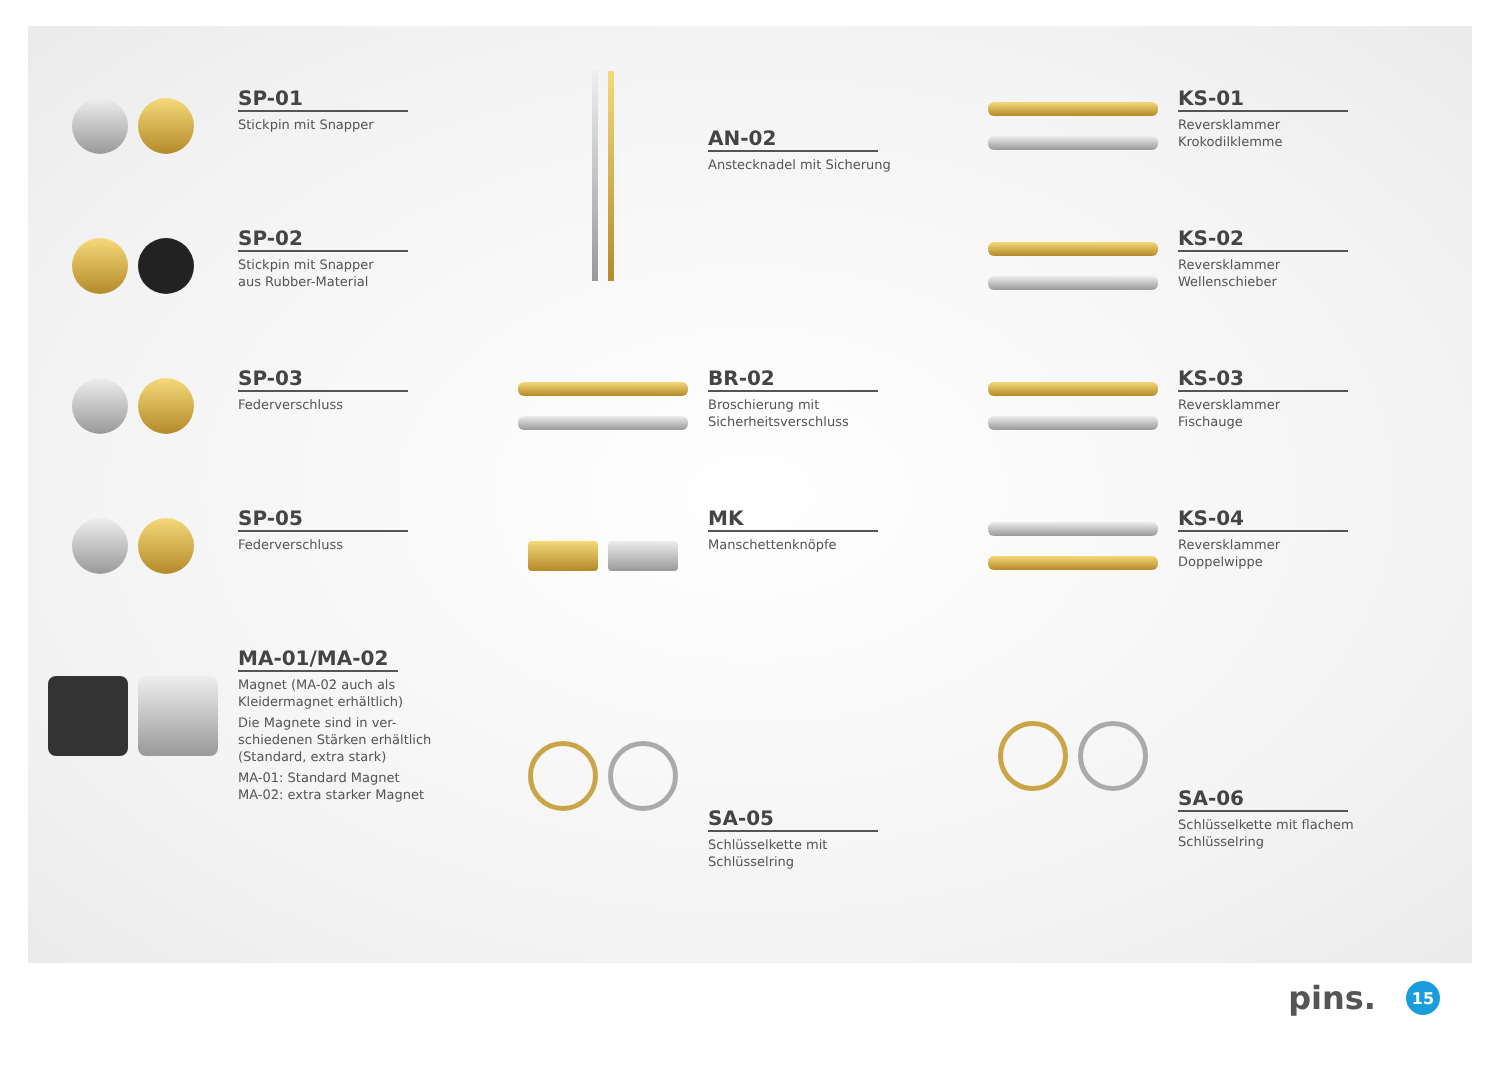SP-01
Stickpin mit Snapper
SP-02
Stickpin mit Snapper
aus Rubber-Material
SP-03
Federverschluss
SP-05
Federverschluss
MA-01/MA-02
Magnet (MA-02 auch als
Kleidermagnet erhältlich)
Die Magnete sind in ver-
schiedenen Stärken erhältlich
(Standard, extra stark)
MA-01: Standard Magnet
MA-02: extra starker Magnet
AN-02
Anstecknadel mit Sicherung
BR-02
Broschierung mit
Sicherheitsverschluss
MK
Manschettenknöpfe
SA-05
Schlüsselkette mit
Schlüsselring
KS-01
Reversklammer
Krokodilklemme
KS-02
Reversklammer
Wellenschieber
KS-03
Reversklammer
Fischauge
KS-04
Reversklammer
Doppelwippe
SA-06
Schlüsselkette mit flachem
Schlüsselring
pins. 15